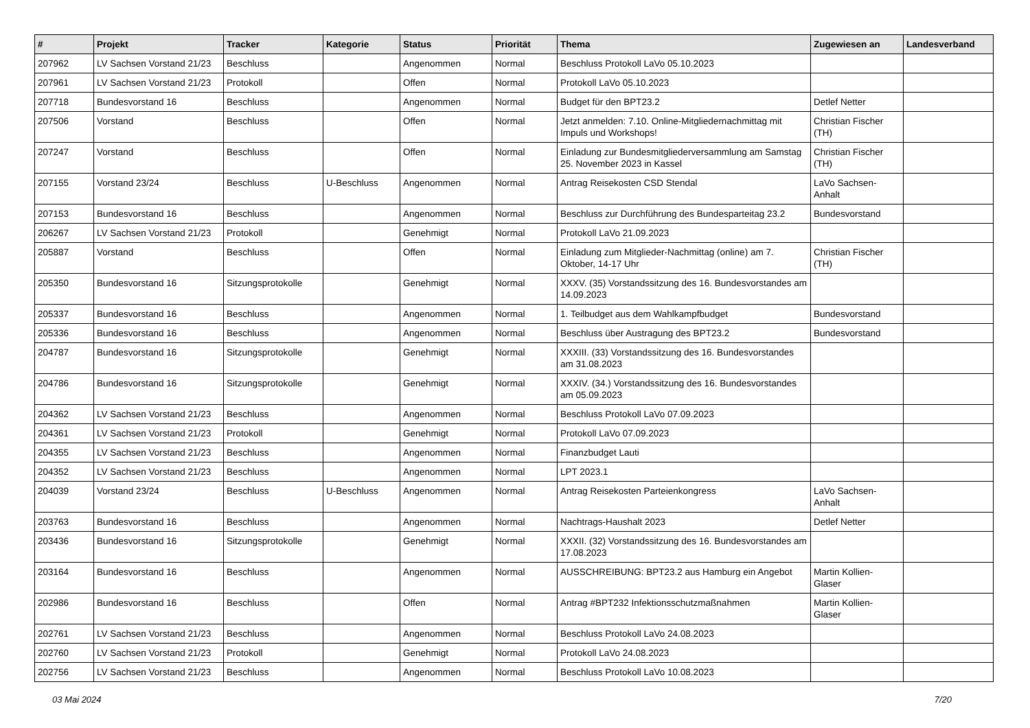| # | Projekt | Tracker | Kategorie | Status | Priorität | Thema | Zugewiesen an | Landesverband |
| --- | --- | --- | --- | --- | --- | --- | --- | --- |
| 207962 | LV Sachsen Vorstand 21/23 | Beschluss | | Angenommen | Normal | Beschluss Protokoll LaVo 05.10.2023 | | |
| 207961 | LV Sachsen Vorstand 21/23 | Protokoll | | Offen | Normal | Protokoll LaVo 05.10.2023 | | |
| 207718 | Bundesvorstand 16 | Beschluss | | Angenommen | Normal | Budget für den BPT23.2 | Detlef Netter | |
| 207506 | Vorstand | Beschluss | | Offen | Normal | Jetzt anmelden: 7.10. Online-Mitgliedernachmittag mit Impuls und Workshops! | Christian Fischer (TH) | |
| 207247 | Vorstand | Beschluss | | Offen | Normal | Einladung zur Bundesmitgliederversammlung am Samstag 25. November 2023 in Kassel | Christian Fischer (TH) | |
| 207155 | Vorstand 23/24 | Beschluss | U-Beschluss | Angenommen | Normal | Antrag Reisekosten CSD Stendal | LaVo Sachsen-Anhalt | |
| 207153 | Bundesvorstand 16 | Beschluss | | Angenommen | Normal | Beschluss zur Durchführung des Bundesparteitag 23.2 | Bundesvorstand | |
| 206267 | LV Sachsen Vorstand 21/23 | Protokoll | | Genehmigt | Normal | Protokoll LaVo 21.09.2023 | | |
| 205887 | Vorstand | Beschluss | | Offen | Normal | Einladung zum Mitglieder-Nachmittag (online) am 7. Oktober, 14-17 Uhr | Christian Fischer (TH) | |
| 205350 | Bundesvorstand 16 | Sitzungsprotokolle | | Genehmigt | Normal | XXXV. (35) Vorstandssitzung des 16. Bundesvorstandes am 14.09.2023 | | |
| 205337 | Bundesvorstand 16 | Beschluss | | Angenommen | Normal | 1. Teilbudget aus dem Wahlkampfbudget | Bundesvorstand | |
| 205336 | Bundesvorstand 16 | Beschluss | | Angenommen | Normal | Beschluss über Austragung des BPT23.2 | Bundesvorstand | |
| 204787 | Bundesvorstand 16 | Sitzungsprotokolle | | Genehmigt | Normal | XXXIII. (33) Vorstandssitzung des 16. Bundesvorstandes am 31.08.2023 | | |
| 204786 | Bundesvorstand 16 | Sitzungsprotokolle | | Genehmigt | Normal | XXXIV. (34.) Vorstandssitzung des 16. Bundesvorstandes am 05.09.2023 | | |
| 204362 | LV Sachsen Vorstand 21/23 | Beschluss | | Angenommen | Normal | Beschluss Protokoll LaVo 07.09.2023 | | |
| 204361 | LV Sachsen Vorstand 21/23 | Protokoll | | Genehmigt | Normal | Protokoll LaVo 07.09.2023 | | |
| 204355 | LV Sachsen Vorstand 21/23 | Beschluss | | Angenommen | Normal | Finanzbudget Lauti | | |
| 204352 | LV Sachsen Vorstand 21/23 | Beschluss | | Angenommen | Normal | LPT 2023.1 | | |
| 204039 | Vorstand 23/24 | Beschluss | U-Beschluss | Angenommen | Normal | Antrag Reisekosten Parteienkongress | LaVo Sachsen-Anhalt | |
| 203763 | Bundesvorstand 16 | Beschluss | | Angenommen | Normal | Nachtrags-Haushalt 2023 | Detlef Netter | |
| 203436 | Bundesvorstand 16 | Sitzungsprotokolle | | Genehmigt | Normal | XXXII. (32) Vorstandssitzung des 16. Bundesvorstandes am 17.08.2023 | | |
| 203164 | Bundesvorstand 16 | Beschluss | | Angenommen | Normal | AUSSCHREIBUNG: BPT23.2 aus Hamburg ein Angebot | Martin Kollien-Glaser | |
| 202986 | Bundesvorstand 16 | Beschluss | | Offen | Normal | Antrag #BPT232 Infektionsschutzmaßnahmen | Martin Kollien-Glaser | |
| 202761 | LV Sachsen Vorstand 21/23 | Beschluss | | Angenommen | Normal | Beschluss Protokoll LaVo 24.08.2023 | | |
| 202760 | LV Sachsen Vorstand 21/23 | Protokoll | | Genehmigt | Normal | Protokoll LaVo 24.08.2023 | | |
| 202756 | LV Sachsen Vorstand 21/23 | Beschluss | | Angenommen | Normal | Beschluss Protokoll LaVo 10.08.2023 | | |
03 Mai 2024 7/20